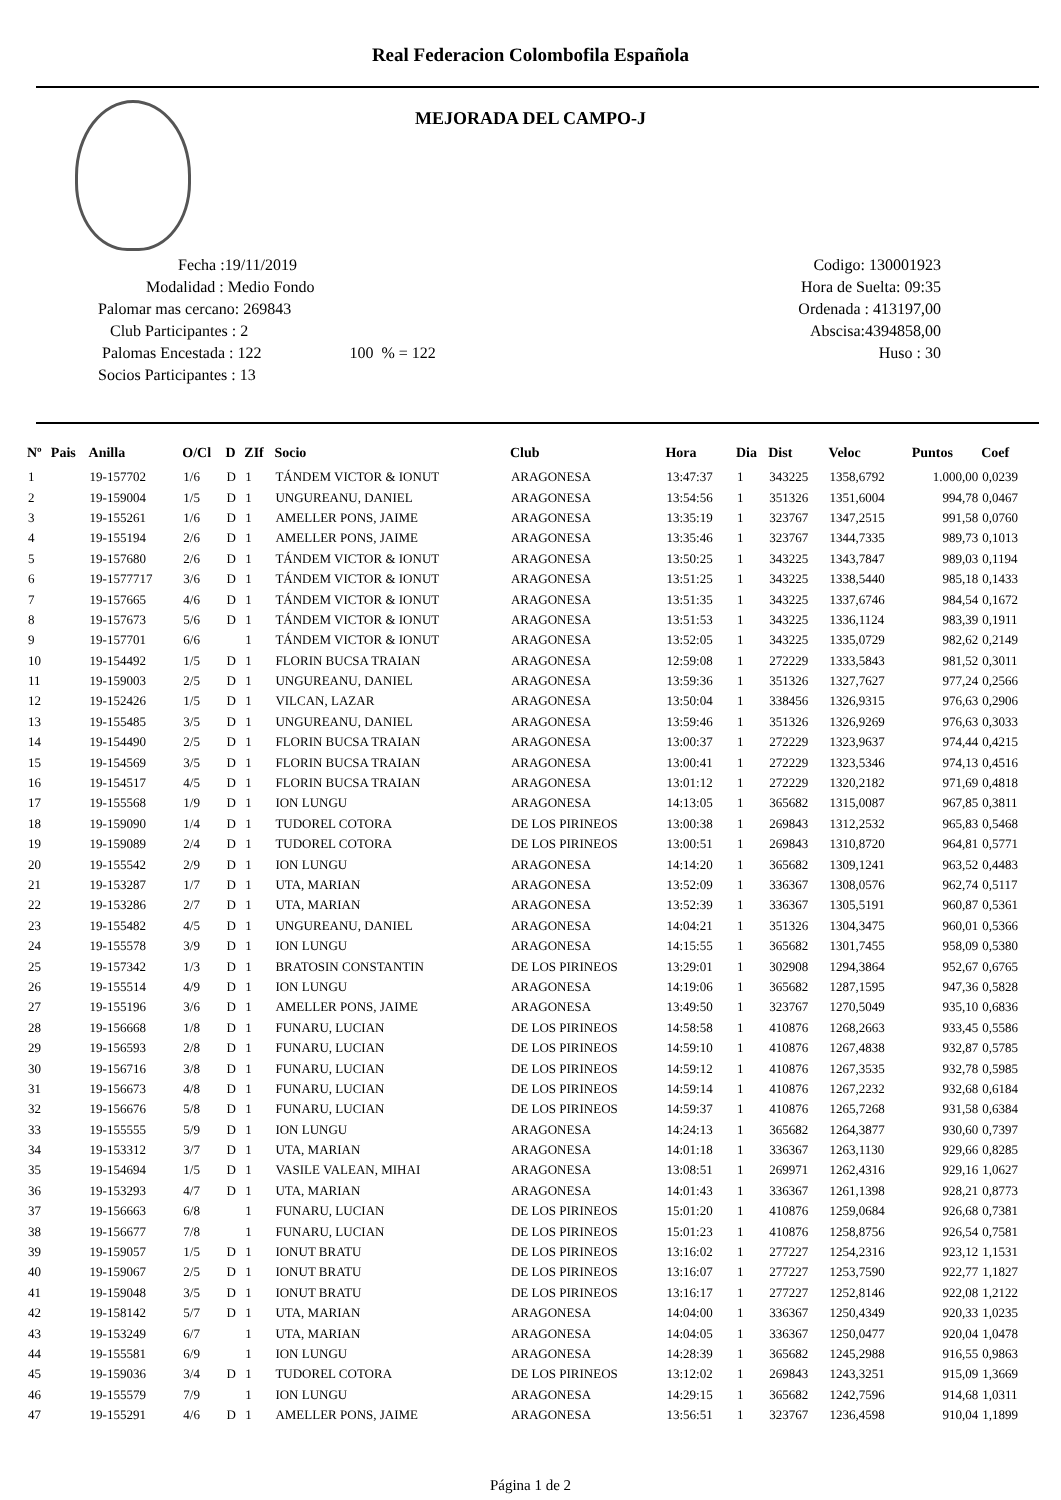Real Federacion Colombofila Española
MEJORADA DEL CAMPO-J
Fecha :19/11/2019
Modalidad : Medio Fondo
Palomar mas cercano: 269843
Club Participantes : 2
Palomas Encestada : 122 100 % = 122
Socios Participantes : 13
Codigo: 130001923
Hora de Suelta: 09:35
Ordenada : 413197,00
Abscisa:4394858,00
Huso : 30
| Nº | Pais | Anilla | O/Cl | D | ZIf | Socio | Club | Hora | Dia | Dist | Veloc | Puntos | Coef |
| --- | --- | --- | --- | --- | --- | --- | --- | --- | --- | --- | --- | --- | --- |
| 1 | | 19-157702 | 1/6 | D | 1 | TÁNDEM VICTOR & IONUT | ARAGONESA | 13:47:37 | 1 | 343225 | 1358,6792 | 1.000,00 | 0,0239 |
| 2 | | 19-159004 | 1/5 | D | 1 | UNGUREANU, DANIEL | ARAGONESA | 13:54:56 | 1 | 351326 | 1351,6004 | 994,78 | 0,0467 |
| 3 | | 19-155261 | 1/6 | D | 1 | AMELLER PONS, JAIME | ARAGONESA | 13:35:19 | 1 | 323767 | 1347,2515 | 991,58 | 0,0760 |
| 4 | | 19-155194 | 2/6 | D | 1 | AMELLER PONS, JAIME | ARAGONESA | 13:35:46 | 1 | 323767 | 1344,7335 | 989,73 | 0,1013 |
| 5 | | 19-157680 | 2/6 | D | 1 | TÁNDEM VICTOR & IONUT | ARAGONESA | 13:50:25 | 1 | 343225 | 1343,7847 | 989,03 | 0,1194 |
| 6 | | 19-1577717 | 3/6 | D | 1 | TÁNDEM VICTOR & IONUT | ARAGONESA | 13:51:25 | 1 | 343225 | 1338,5440 | 985,18 | 0,1433 |
| 7 | | 19-157665 | 4/6 | D | 1 | TÁNDEM VICTOR & IONUT | ARAGONESA | 13:51:35 | 1 | 343225 | 1337,6746 | 984,54 | 0,1672 |
| 8 | | 19-157673 | 5/6 | D | 1 | TÁNDEM VICTOR & IONUT | ARAGONESA | 13:51:53 | 1 | 343225 | 1336,1124 | 983,39 | 0,1911 |
| 9 | | 19-157701 | 6/6 | | 1 | TÁNDEM VICTOR & IONUT | ARAGONESA | 13:52:05 | 1 | 343225 | 1335,0729 | 982,62 | 0,2149 |
| 10 | | 19-154492 | 1/5 | D | 1 | FLORIN BUCSA TRAIAN | ARAGONESA | 12:59:08 | 1 | 272229 | 1333,5843 | 981,52 | 0,3011 |
| 11 | | 19-159003 | 2/5 | D | 1 | UNGUREANU, DANIEL | ARAGONESA | 13:59:36 | 1 | 351326 | 1327,7627 | 977,24 | 0,2566 |
| 12 | | 19-152426 | 1/5 | D | 1 | VILCAN, LAZAR | ARAGONESA | 13:50:04 | 1 | 338456 | 1326,9315 | 976,63 | 0,2906 |
| 13 | | 19-155485 | 3/5 | D | 1 | UNGUREANU, DANIEL | ARAGONESA | 13:59:46 | 1 | 351326 | 1326,9269 | 976,63 | 0,3033 |
| 14 | | 19-154490 | 2/5 | D | 1 | FLORIN BUCSA TRAIAN | ARAGONESA | 13:00:37 | 1 | 272229 | 1323,9637 | 974,44 | 0,4215 |
| 15 | | 19-154569 | 3/5 | D | 1 | FLORIN BUCSA TRAIAN | ARAGONESA | 13:00:41 | 1 | 272229 | 1323,5346 | 974,13 | 0,4516 |
| 16 | | 19-154517 | 4/5 | D | 1 | FLORIN BUCSA TRAIAN | ARAGONESA | 13:01:12 | 1 | 272229 | 1320,2182 | 971,69 | 0,4818 |
| 17 | | 19-155568 | 1/9 | D | 1 | ION LUNGU | ARAGONESA | 14:13:05 | 1 | 365682 | 1315,0087 | 967,85 | 0,3811 |
| 18 | | 19-159090 | 1/4 | D | 1 | TUDOREL COTORA | DE LOS PIRINEOS | 13:00:38 | 1 | 269843 | 1312,2532 | 965,83 | 0,5468 |
| 19 | | 19-159089 | 2/4 | D | 1 | TUDOREL COTORA | DE LOS PIRINEOS | 13:00:51 | 1 | 269843 | 1310,8720 | 964,81 | 0,5771 |
| 20 | | 19-155542 | 2/9 | D | 1 | ION LUNGU | ARAGONESA | 14:14:20 | 1 | 365682 | 1309,1241 | 963,52 | 0,4483 |
| 21 | | 19-153287 | 1/7 | D | 1 | UTA, MARIAN | ARAGONESA | 13:52:09 | 1 | 336367 | 1308,0576 | 962,74 | 0,5117 |
| 22 | | 19-153286 | 2/7 | D | 1 | UTA, MARIAN | ARAGONESA | 13:52:39 | 1 | 336367 | 1305,5191 | 960,87 | 0,5361 |
| 23 | | 19-155482 | 4/5 | D | 1 | UNGUREANU, DANIEL | ARAGONESA | 14:04:21 | 1 | 351326 | 1304,3475 | 960,01 | 0,5366 |
| 24 | | 19-155578 | 3/9 | D | 1 | ION LUNGU | ARAGONESA | 14:15:55 | 1 | 365682 | 1301,7455 | 958,09 | 0,5380 |
| 25 | | 19-157342 | 1/3 | D | 1 | BRATOSIN CONSTANTIN | DE LOS PIRINEOS | 13:29:01 | 1 | 302908 | 1294,3864 | 952,67 | 0,6765 |
| 26 | | 19-155514 | 4/9 | D | 1 | ION LUNGU | ARAGONESA | 14:19:06 | 1 | 365682 | 1287,1595 | 947,36 | 0,5828 |
| 27 | | 19-155196 | 3/6 | D | 1 | AMELLER PONS, JAIME | ARAGONESA | 13:49:50 | 1 | 323767 | 1270,5049 | 935,10 | 0,6836 |
| 28 | | 19-156668 | 1/8 | D | 1 | FUNARU, LUCIAN | DE LOS PIRINEOS | 14:58:58 | 1 | 410876 | 1268,2663 | 933,45 | 0,5586 |
| 29 | | 19-156593 | 2/8 | D | 1 | FUNARU, LUCIAN | DE LOS PIRINEOS | 14:59:10 | 1 | 410876 | 1267,4838 | 932,87 | 0,5785 |
| 30 | | 19-156716 | 3/8 | D | 1 | FUNARU, LUCIAN | DE LOS PIRINEOS | 14:59:12 | 1 | 410876 | 1267,3535 | 932,78 | 0,5985 |
| 31 | | 19-156673 | 4/8 | D | 1 | FUNARU, LUCIAN | DE LOS PIRINEOS | 14:59:14 | 1 | 410876 | 1267,2232 | 932,68 | 0,6184 |
| 32 | | 19-156676 | 5/8 | D | 1 | FUNARU, LUCIAN | DE LOS PIRINEOS | 14:59:37 | 1 | 410876 | 1265,7268 | 931,58 | 0,6384 |
| 33 | | 19-155555 | 5/9 | D | 1 | ION LUNGU | ARAGONESA | 14:24:13 | 1 | 365682 | 1264,3877 | 930,60 | 0,7397 |
| 34 | | 19-153312 | 3/7 | D | 1 | UTA, MARIAN | ARAGONESA | 14:01:18 | 1 | 336367 | 1263,1130 | 929,66 | 0,8285 |
| 35 | | 19-154694 | 1/5 | D | 1 | VASILE VALEAN, MIHAI | ARAGONESA | 13:08:51 | 1 | 269971 | 1262,4316 | 929,16 | 1,0627 |
| 36 | | 19-153293 | 4/7 | D | 1 | UTA, MARIAN | ARAGONESA | 14:01:43 | 1 | 336367 | 1261,1398 | 928,21 | 0,8773 |
| 37 | | 19-156663 | 6/8 | | 1 | FUNARU, LUCIAN | DE LOS PIRINEOS | 15:01:20 | 1 | 410876 | 1259,0684 | 926,68 | 0,7381 |
| 38 | | 19-156677 | 7/8 | | 1 | FUNARU, LUCIAN | DE LOS PIRINEOS | 15:01:23 | 1 | 410876 | 1258,8756 | 926,54 | 0,7581 |
| 39 | | 19-159057 | 1/5 | D | 1 | IONUT BRATU | DE LOS PIRINEOS | 13:16:02 | 1 | 277227 | 1254,2316 | 923,12 | 1,1531 |
| 40 | | 19-159067 | 2/5 | D | 1 | IONUT BRATU | DE LOS PIRINEOS | 13:16:07 | 1 | 277227 | 1253,7590 | 922,77 | 1,1827 |
| 41 | | 19-159048 | 3/5 | D | 1 | IONUT BRATU | DE LOS PIRINEOS | 13:16:17 | 1 | 277227 | 1252,8146 | 922,08 | 1,2122 |
| 42 | | 19-158142 | 5/7 | D | 1 | UTA, MARIAN | ARAGONESA | 14:04:00 | 1 | 336367 | 1250,4349 | 920,33 | 1,0235 |
| 43 | | 19-153249 | 6/7 | | 1 | UTA, MARIAN | ARAGONESA | 14:04:05 | 1 | 336367 | 1250,0477 | 920,04 | 1,0478 |
| 44 | | 19-155581 | 6/9 | | 1 | ION LUNGU | ARAGONESA | 14:28:39 | 1 | 365682 | 1245,2988 | 916,55 | 0,9863 |
| 45 | | 19-159036 | 3/4 | D | 1 | TUDOREL COTORA | DE LOS PIRINEOS | 13:12:02 | 1 | 269843 | 1243,3251 | 915,09 | 1,3669 |
| 46 | | 19-155579 | 7/9 | | 1 | ION LUNGU | ARAGONESA | 14:29:15 | 1 | 365682 | 1242,7596 | 914,68 | 1,0311 |
| 47 | | 19-155291 | 4/6 | D | 1 | AMELLER PONS, JAIME | ARAGONESA | 13:56:51 | 1 | 323767 | 1236,4598 | 910,04 | 1,1899 |
Página 1 de 2